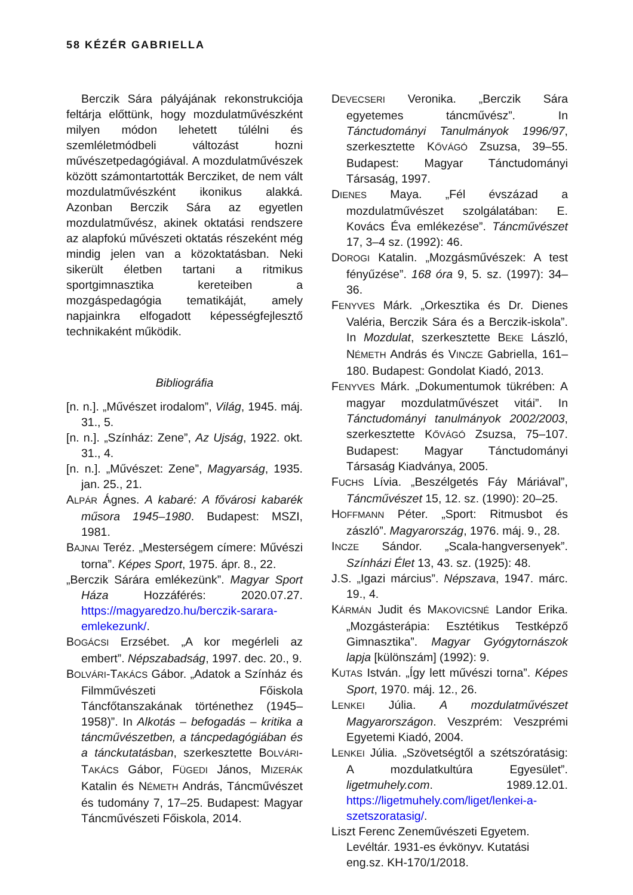58 KÉZÉR GABRIELLA
Berczik Sára pályájának rekonstrukciója feltárja előttünk, hogy mozdulatművészként milyen módon lehetett túlélni és szemléletmódbeli változást hozni művészetpedagógiával. A mozdulatművészek között számontartották Bercziket, de nem vált mozdulatművészként ikonikus alakká. Azonban Berczik Sára az egyetlen mozdulatművész, akinek oktatási rendszere az alapfokú művészeti oktatás részeként még mindig jelen van a közoktatásban. Neki sikerült életben tartani a ritmikus sportgimnasztika kereteiben a mozgáspedagógia tematikáját, amely napjainkra elfogadott képességfejlesztő technikaként működik.
Bibliográfia
[n. n.]. „Művészet irodalom”, Világ, 1945. máj. 31., 5.
[n. n.]. „Színház: Zene”, Az Ujság, 1922. okt. 31., 4.
[n. n.]. „Művészet: Zene”, Magyarság, 1935. jan. 25., 21.
ALPÁR Ágnes. A kabaré: A fővárosi kabarék műsora 1945–1980. Budapest: MSZI, 1981.
BAJNAI Teréz. „Mesterségem címere: Művészi torna”. Képes Sport, 1975. ápr. 8., 22.
„Berczik Sárára emlékezünk”. Magyar Sport Háza Hozzáférés: 2020.07.27. https://magyaredzo.hu/berczik-sarara-emlekezunk/.
BOGÁCSI Erzsébet. „A kor megérleli az embert”. Népszabadság, 1997. dec. 20., 9.
BOLVÁRI-TAKÁCS Gábor. „Adatok a Színház és Filmművészeti Főiskola Táncfőtanszakának történethez (1945–1958)”. In Alkotás – befogadás – kritika a táncművészetben, a táncpedagógiában és a tánckutatásban, szerkesztette BOLVÁRI-TAKÁCS Gábor, FÜGEDI János, MIZERÁK Katalin és NÉMETH András, Táncművészet és tudomány 7, 17–25. Budapest: Magyar Táncművészeti Főiskola, 2014.
DEVECSERI Veronika. „Berczik Sára egyetemes táncművész”. In Tánctudományi Tanulmányok 1996/97, szerkesztette KŐVÁGÓ Zsuzsa, 39–55. Budapest: Magyar Tánctudományi Társaság, 1997.
DIENES Maya. „Fél évszázad a mozdulatművészet szolgálatában: E. Kovács Éva emlékezése”. Táncművészet 17, 3–4 sz. (1992): 46.
DOROGI Katalin. „Mozgásművészek: A test fényűzése”. 168 óra 9, 5. sz. (1997): 34–36.
FENYVES Márk. „Orkesztika és Dr. Dienes Valéria, Berczik Sára és a Berczik-iskola”. In Mozdulat, szerkesztette BEKE László, NÉMETH András és VINCZE Gabriella, 161–180. Budapest: Gondolat Kiadó, 2013.
FENYVES Márk. „Dokumentumok tükrében: A magyar mozdulatművészet vitái”. In Tánctudományi tanulmányok 2002/2003, szerkesztette KŐVÁGÓ Zsuzsa, 75–107. Budapest: Magyar Tánctudományi Társaság Kiadványa, 2005.
FUCHS Lívia. „Beszélgetés Fáy Máriával”, Táncművészet 15, 12. sz. (1990): 20–25.
HOFFMANN Péter. „Sport: Ritmusbot és zászló”. Magyarország, 1976. máj. 9., 28.
INCZE Sándor. „Scala-hangversenyek”. Színházi Élet 13, 43. sz. (1925): 48.
J.S. „Igazi március”. Népszava, 1947. márc. 19., 4.
KÁRMÁN Judit és MAKOVICSNÉ Landor Erika. „Mozgásterápia: Esztétikus Testképző Gimnasztika”. Magyar Gyógytornászok lapja [különszám] (1992): 9.
KUTAS István. „Így lett művészi torna”. Képes Sport, 1970. máj. 12., 26.
LENKEI Júlia. A mozdulatművészet Magyarországon. Veszprém: Veszprémi Egyetemi Kiadó, 2004.
LENKEI Júlia. „Szövetségtől a szétszóratásig: A mozdulatkultúra Egyesület”. ligetmuhely.com. 1989.12.01. https://ligetmuhely.com/liget/lenkei-a-szetszoratasig/.
Liszt Ferenc Zeneművészeti Egyetem. Levéltár. 1931-es évkönyv. Kutatási eng.sz. KH-170/1/2018.